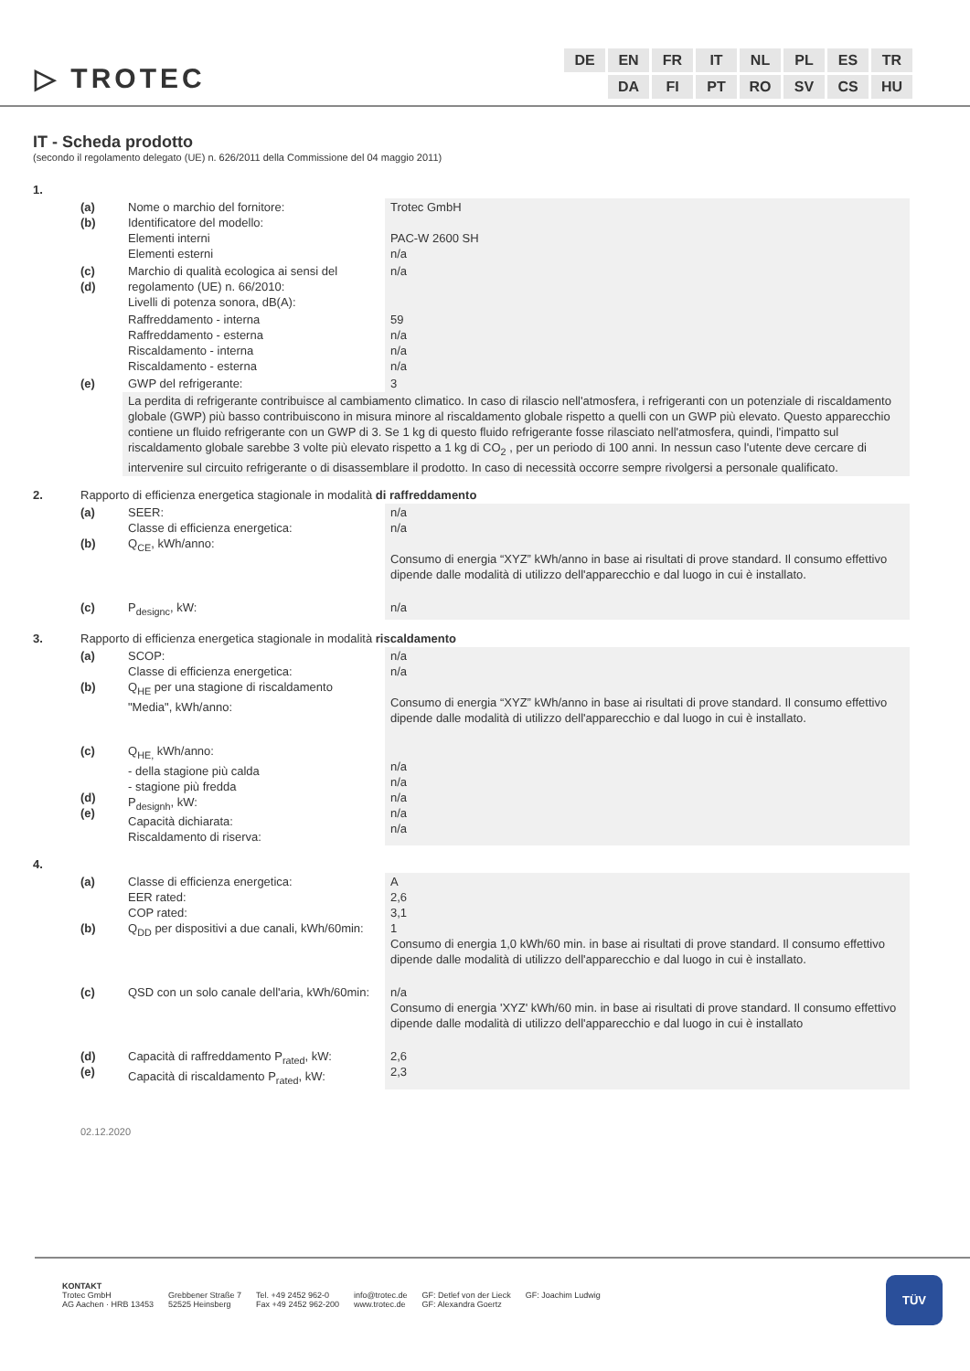▷ TROTEC
| DE | EN | FR | IT | NL | PL | ES | TR |
| | DA | FI | PT | RO | SV | CS | HU |
IT - Scheda prodotto
(secondo il regolamento delegato (UE) n. 626/2011 della Commissione del 04 maggio 2011)
| 1. | | | |
| | (a) (b) | Nome o marchio del fornitore: Identificatore del modello: Elementi interni Elementi esterni | Trotec GmbH PAC-W 2600 SH n/a |
| | (c) (d) | Marchio di qualità ecologica ai sensi del regolamento (UE) n. 66/2010: Livelli di potenza sonora, dB(A): | n/a |
| | | Raffreddamento - interna Raffreddamento - esterna Riscaldamento - interna Riscaldamento - esterna | 59 n/a n/a n/a |
| | (e) | GWP del refrigerante: | 3 |
| | | La perdita di refrigerante contribuisce al cambiamento climatico. In caso di rilascio nell'atmosfera, i refrigeranti con un potenziale di riscaldamento globale (GWP) più basso contribuiscono in misura minore al riscaldamento globale rispetto a quelli con un GWP più elevato. Questo apparecchio contiene un fluido refrigerante con un GWP di 3. Se 1 kg di questo fluido refrigerante fosse rilasciato nell'atmosfera, quindi, l'impatto sul riscaldamento globale sarebbe 3 volte più elevato rispetto a 1 kg di CO<sub>2</sub> , per un periodo di 100 anni. In nessun caso l'utente deve cercare di intervenire sul circuito refrigerante o di disassemblare il prodotto. In caso di necessità occorre sempre rivolgersi a personale qualificato. | |
| 2. | Rapporto di efficienza energetica stagionale in modalità di raffreddamento | | |
| | (a) (b) | SEER: Classe di efficienza energetica: Q<sub>CE</sub>, kWh/anno: | n/a n/a Consumo di energia “XYZ” kWh/anno in base ai risultati di prove standard. Il consumo effettivo dipende dalle modalità di utilizzo dell'apparecchio e dal luogo in cui è installato. |
| | (c) | P<sub>designc</sub>, kW: | n/a |
| 3. | Rapporto di efficienza energetica stagionale in modalità riscaldamento | | |
| | (a) (b) | SCOP: Classe di efficienza energetica: Q<sub>HE</sub> per una stagione di riscaldamento "Media", kWh/anno: | n/a n/a Consumo di energia “XYZ” kWh/anno in base ai risultati di prove standard. Il consumo effettivo dipende dalle modalità di utilizzo dell'apparecchio e dal luogo in cui è installato. |
| | (c) (d) (e) | Q<sub>HE,</sub> kWh/anno: - della stagione più calda - stagione più fredda P<sub>designh</sub>, kW: Capacità dichiarata: Riscaldamento di riserva: | n/a n/a n/a n/a n/a |
| 4. | | | |
| | (a) (b) | Classe di efficienza energetica: EER rated: COP rated: Q<sub>DD</sub> per dispositivi a due canali, kWh/60min: | A 2,6 3,1 1 Consumo di energia 1,0 kWh/60 min. in base ai risultati di prove standard. Il consumo effettivo dipende dalle modalità di utilizzo dell'apparecchio e dal luogo in cui è installato. |
| | (c) | QSD con un solo canale dell'aria, kWh/60min: | n/a Consumo di energia 'XYZ' kWh/60 min. in base ai risultati di prove standard. Il consumo effettivo dipende dalle modalità di utilizzo dell'apparecchio e dal luogo in cui è installato |
| | (d) (e) | Capacità di raffreddamento P<sub>rated</sub>, kW: Capacità di riscaldamento P<sub>rated</sub>, kW: | 2,6 2,3 |
02.12.2020
KONTAKT
Trotec GmbH
AG Aachen · HRB 13453
Grebbener Straße 7
52525 Heinsberg
Tel. +49 2452 962-0
Fax +49 2452 962-200
info@trotec.de
www.trotec.de
GF: Detlef von der Lieck
GF: Alexandra Goertz
GF: Joachim Ludwig
TÜV